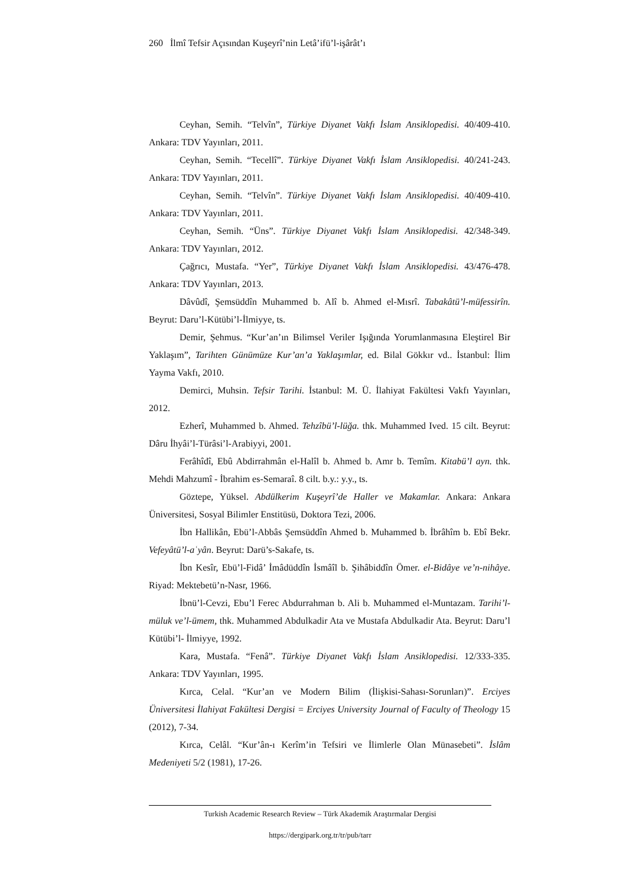260 İlmî Tefsir Açısından Kuşeyrî’nin Letâ’ifü’l-işârât’ı
Ceyhan, Semih. “Telvîn”, Türkiye Diyanet Vakfı İslam Ansiklopedisi. 40/409-410. Ankara: TDV Yayınları, 2011.
Ceyhan, Semih. “Tecellî”. Türkiye Diyanet Vakfı İslam Ansiklopedisi. 40/241-243. Ankara: TDV Yayınları, 2011.
Ceyhan, Semih. “Telvîn”. Türkiye Diyanet Vakfı İslam Ansiklopedisi. 40/409-410. Ankara: TDV Yayınları, 2011.
Ceyhan, Semih. “Üns”. Türkiye Diyanet Vakfı İslam Ansiklopedisi. 42/348-349. Ankara: TDV Yayınları, 2012.
Çağrıcı, Mustafa. “Yer”, Türkiye Diyanet Vakfı İslam Ansiklopedisi. 43/476-478. Ankara: TDV Yayınları, 2013.
Dâvûdî, Şemsüddîn Muhammed b. Alî b. Ahmed el-Mısrî. Tabakâtü’l-müfessirîn. Beyrut: Daru’l-Kütübi’l-İlmiyye, ts.
Demir, Şehmus. “Kur’an’ın Bilimsel Veriler Işığında Yorumlanmasına Eleştirel Bir Yaklaşım”, Tarihten Günümüze Kur’an’a Yaklaşımlar, ed. Bilal Gökkır vd.. İstanbul: İlim Yayma Vakfı, 2010.
Demirci, Muhsin. Tefsir Tarihi. İstanbul: M. Ü. İlahiyat Fakültesi Vakfı Yayınları, 2012.
Ezherî, Muhammed b. Ahmed. Tehzîbü’l-lüğa. thk. Muhammed Ived. 15 cilt. Beyrut: Dâru İhyâi’l-Türâsi’l-Arabiyyi, 2001.
Ferâhîdî, Ebû Abdirrahmân el-Halîl b. Ahmed b. Amr b. Temîm. Kitabü’l ayn. thk. Mehdi Mahzumî - İbrahim es-Semaraî. 8 cilt. b.y.: y.y., ts.
Göztepe, Yüksel. Abdülkerim Kuşeyrî’de Haller ve Makamlar. Ankara: Ankara Üniversitesi, Sosyal Bilimler Enstitüsü, Doktora Tezi, 2006.
İbn Hallikân, Ebü’l-Abbâs Şemsüddîn Ahmed b. Muhammed b. İbrâhîm b. Ebî Bekr. Vefeyâtü’l-aʿyân. Beyrut: Darü’s-Sakafe, ts.
İbn Kesîr, Ebü’l-Fidâ’ İmâdüddîn İsmâîl b. Şihâbiddîn Ömer. el-Bidâye ve’n-nihâye. Riyad: Mektebetü’n-Nasr, 1966.
İbnü’l-Cevzi, Ebu’l Ferec Abdurrahman b. Ali b. Muhammed el-Muntazam. Tarihi’l-müluk ve’l-ümem, thk. Muhammed Abdulkadir Ata ve Mustafa Abdulkadir Ata. Beyrut: Daru’l Kütübi’l- İlmiyye, 1992.
Kara, Mustafa. “Fenâ”. Türkiye Diyanet Vakfı İslam Ansiklopedisi. 12/333-335. Ankara: TDV Yayınları, 1995.
Kırca, Celal. “Kur’an ve Modern Bilim (İlişkisi-Sahası-Sorunları)”. Erciyes Üniversitesi İlahiyat Fakültesi Dergisi = Erciyes University Journal of Faculty of Theology 15 (2012), 7-34.
Kırca, Celâl. “Kur’ân-ı Kerîm’in Tefsiri ve İlimlerle Olan Münasebeti”. İslâm Medeniyeti 5/2 (1981), 17-26.
Turkish Academic Research Review – Türk Akademik Araştırmalar Dergisi
https://dergipark.org.tr/tr/pub/tarr